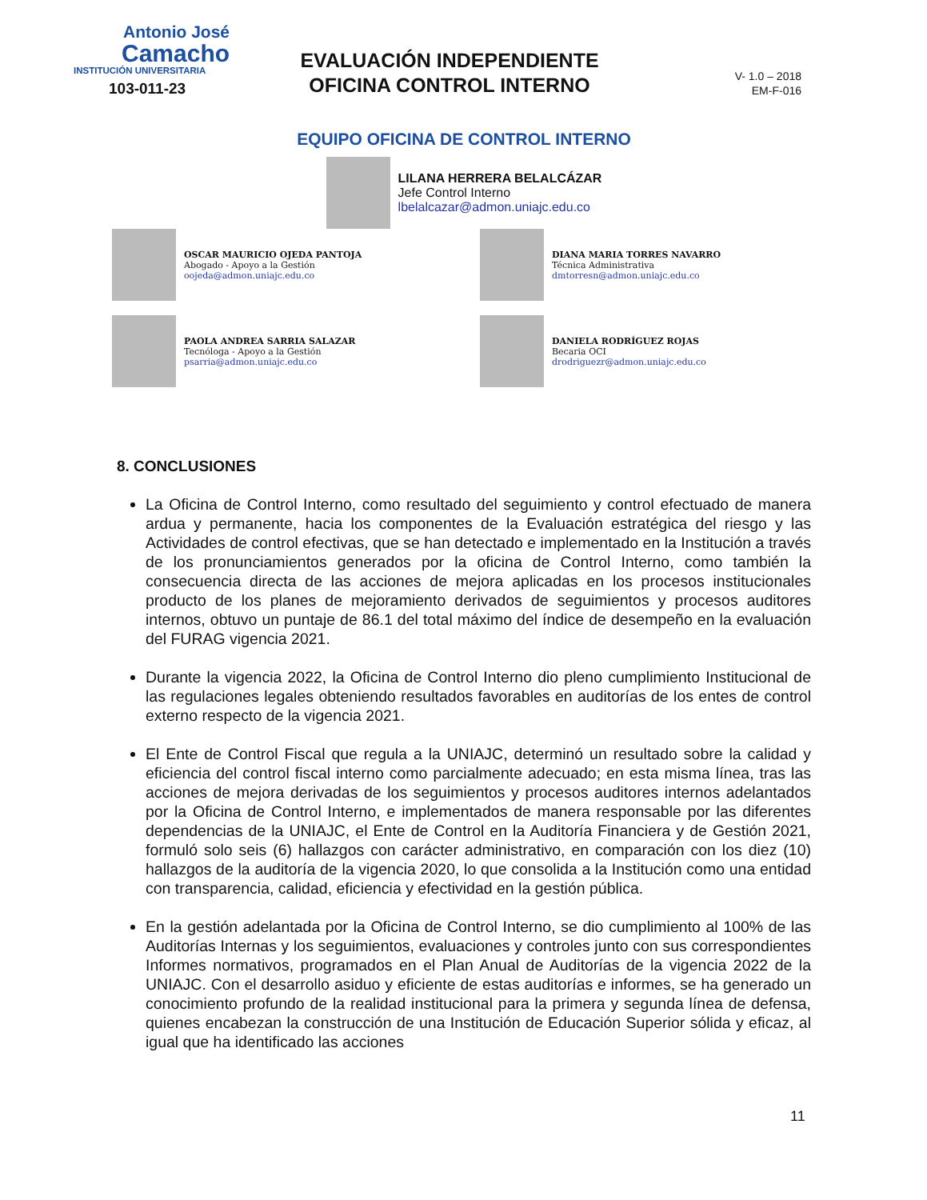Antonio José
Camacho
INSTITUCIÓN UNIVERSITARIA
103-011-23
EVALUACIÓN INDEPENDIENTE
OFICINA CONTROL INTERNO
V- 1.0 – 2018
EM-F-016
EQUIPO OFICINA DE CONTROL INTERNO
LILANA HERRERA BELALCÁZAR
Jefe Control Interno
lbelalcazar@admon.uniajc.edu.co
OSCAR MAURICIO OJEDA PANTOJA
Abogado - Apoyo a la Gestión
oojeda@admon.uniajc.edu.co
DIANA MARIA TORRES NAVARRO
Técnica Administrativa
dmtorresn@admon.uniajc.edu.co
PAOLA ANDREA SARRIA SALAZAR
Tecnóloga - Apoyo a la Gestión
psarria@admon.uniajc.edu.co
DANIELA RODRÍGUEZ ROJAS
Becaria OCI
drodriguezr@admon.uniajc.edu.co
8. CONCLUSIONES
La Oficina de Control Interno, como resultado del seguimiento y control efectuado de manera ardua y permanente, hacia los componentes de la Evaluación estratégica del riesgo y las Actividades de control efectivas, que se han detectado e implementado en la Institución a través de los pronunciamientos generados por la oficina de Control Interno, como también la consecuencia directa de las acciones de mejora aplicadas en los procesos institucionales producto de los planes de mejoramiento derivados de seguimientos y procesos auditores internos, obtuvo un puntaje de 86.1 del total máximo del índice de desempeño en la evaluación del FURAG vigencia 2021.
Durante la vigencia 2022, la Oficina de Control Interno dio pleno cumplimiento Institucional de las regulaciones legales obteniendo resultados favorables en auditorías de los entes de control externo respecto de la vigencia 2021.
El Ente de Control Fiscal que regula a la UNIAJC, determinó un resultado sobre la calidad y eficiencia del control fiscal interno como parcialmente adecuado; en esta misma línea, tras las acciones de mejora derivadas de los seguimientos y procesos auditores internos adelantados por la Oficina de Control Interno, e implementados de manera responsable por las diferentes dependencias de la UNIAJC, el Ente de Control en la Auditoría Financiera y de Gestión 2021, formuló solo seis (6) hallazgos con carácter administrativo, en comparación con los diez (10) hallazgos de la auditoría de la vigencia 2020, lo que consolida a la Institución como una entidad con transparencia, calidad, eficiencia y efectividad en la gestión pública.
En la gestión adelantada por la Oficina de Control Interno, se dio cumplimiento al 100% de las Auditorías Internas y los seguimientos, evaluaciones y controles junto con sus correspondientes Informes normativos, programados en el Plan Anual de Auditorías de la vigencia 2022 de la UNIAJC. Con el desarrollo asiduo y eficiente de estas auditorías e informes, se ha generado un conocimiento profundo de la realidad institucional para la primera y segunda línea de defensa, quienes encabezan la construcción de una Institución de Educación Superior sólida y eficaz, al igual que ha identificado las acciones
11